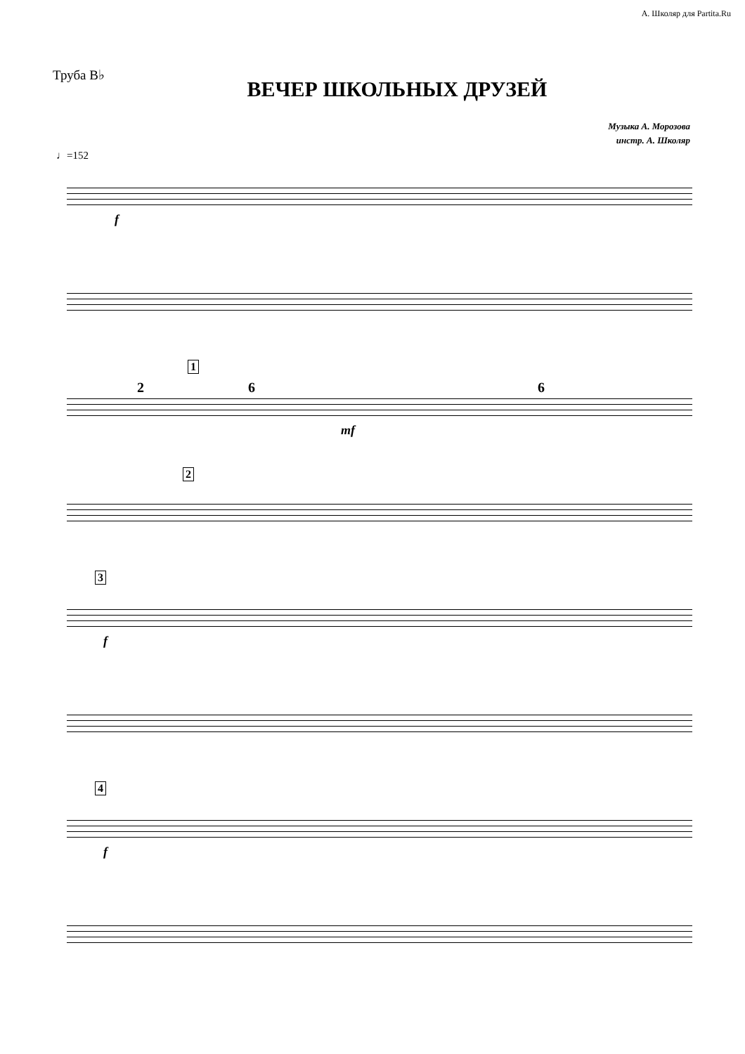А. Школяр для Partita.Ru
Труба B♭
ВЕЧЕР ШКОЛЬНЫХ ДРУЗЕЙ
Музыка А. Морозова
инстр. А. Школяр
♩=152
f
2
1
6
mf
6
2
3
f
4
f